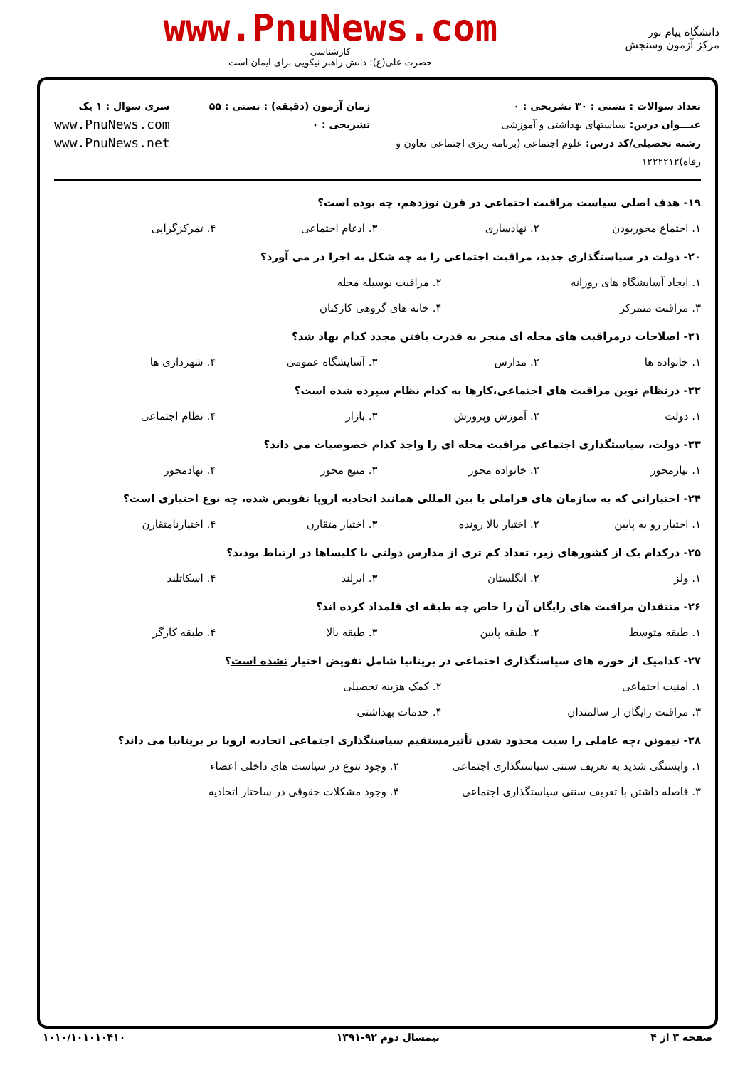دانشگاه پیام نور
مرکز آزمون وسنجش
www.PnuNews.com
کارشناسی
حضرت علی(ع): دانش راهبر نیکویی برای ایمان است
تعداد سوالات : تستی : ۳۰ تشریحی : ۰
عنـــوان درس: سیاستهای بهداشتی و آموزشی
رشته تحصیلی/کد درس: علوم اجتماعی (برنامه ریزی اجتماعی تعاون و رفاه)۱۲۲۲۲۱۲
زمان آزمون (دقیقه) : تستی : ۵۵ تشریحی : ۰
سری سوال : ۱ یک
www.PnuNews.com
www.PnuNews.net
۱۹- هدف اصلی سیاست مراقبت اجتماعی در قرن نوزدهم، چه بوده است؟
۱. اجتماع محوربودن ۲. نهادسازی ۳. ادغام اجتماعی ۴. تمرکزگرایی
۲۰- دولت در سیاستگذاری جدید، مراقبت اجتماعی را به چه شکل به اجرا در می آورد؟
۱. ایجاد آسایشگاه های روزانه ۲. مراقبت بوسیله محله ۳. مراقبت متمرکز ۴. خانه های گروهی کارکنان
۲۱- اصلاحات درمراقبت های محله ای منجر به قدرت یافتن مجدد کدام نهاد شد؟
۱. خانواده ها ۲. مدارس ۳. آسایشگاه عمومی ۴. شهرداری ها
۲۲- درنظام نوین مراقبت های اجتماعی،کارها به کدام نظام سپرده شده است؟
۱. دولت ۲. آموزش وپرورش ۳. بازار ۴. نظام اجتماعی
۲۳- دولت، سیاستگذاری اجتماعی مراقبت محله ای را واجد کدام خصوصیات می داند؟
۱. نیازمحور ۲. خانواده محور ۳. منبع محور ۴. نهادمحور
۲۴- اختیاراتی که به سازمان های فراملی یا بین المللی همانند اتحادیه اروپا تفویض شده، چه نوع اختیاری است؟
۱. اختیار رو به پایین ۲. اختیار بالا رونده ۳. اختیار متقارن ۴. اختیارنامتقارن
۲۵- درکدام یک از کشورهای زیر، تعداد کم تری از مدارس دولتی با کلیساها در ارتباط بودند؟
۱. ولز ۲. انگلستان ۳. ایرلند ۴. اسکاتلند
۲۶- منتقدان مراقبت های رایگان آن را خاص چه طبقه ای قلمداد کرده اند؟
۱. طبقه متوسط ۲. طبقه پایین ۳. طبقه بالا ۴. طبقه کارگر
۲۷- کدامیک از حوزه های سیاستگذاری اجتماعی در بریتانیا شامل تفویض اختیار نشده است؟
۱. امنیت اجتماعی ۲. کمک هزینه تحصیلی ۳. مراقبت رایگان از سالمندان ۴. خدمات بهداشتی
۲۸- تیمونن ،چه عاملی را سبب محدود شدن تأثیرمستقیم سیاستگذاری اجتماعی اتحادیه اروپا بر بریتانیا می داند؟
۱. وابستگی شدید به تعریف سنتی سیاستگذاری اجتماعی ۲. وجود تنوع در سیاست های داخلی اعضاء ۳. فاصله داشتن با تعریف سنتی سیاستگذاری اجتماعی ۴. وجود مشکلات حقوقی در ساختار اتحادیه
صفحه ۳ از ۴ نیمسال دوم ۹۲-۱۳۹۱ ۱۰۱۰/۱۰۱۰۱۰۴۱۰